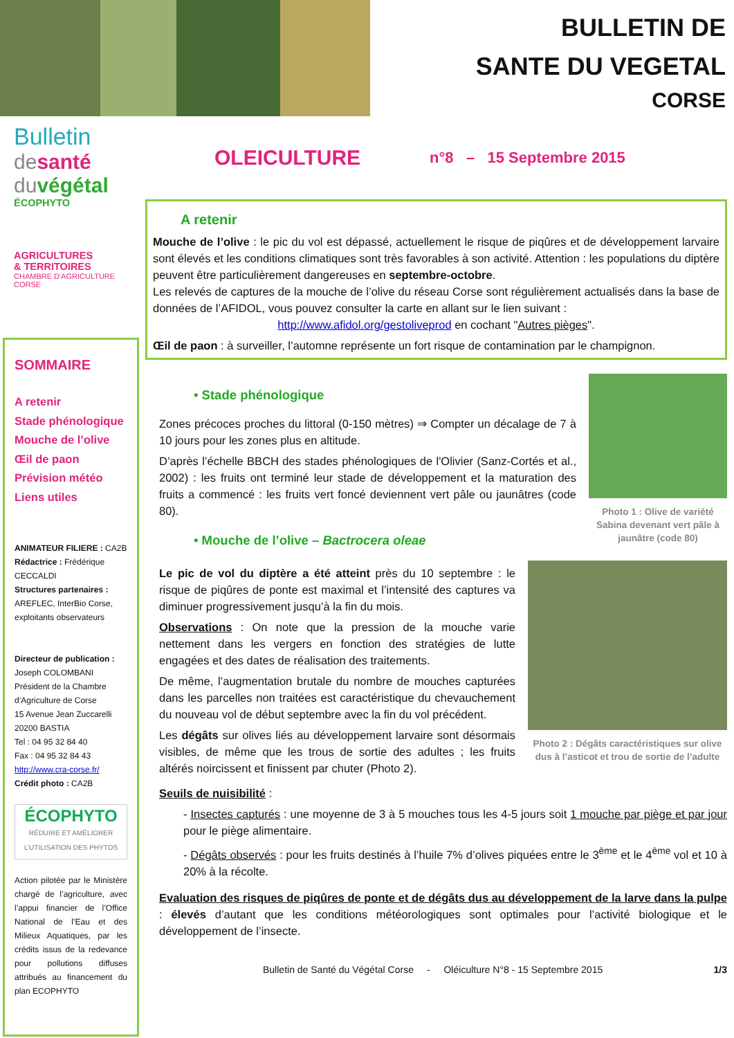BULLETIN DE
SANTE DU VEGETAL
CORSE
Bulletin
de santé
du végétal
ÉCOPHYTO
AGRICULTURES
& TERRITOIRES
CHAMBRE D'AGRICULTURE
CORSE
SOMMAIRE
A retenir
Stade phénologique
Mouche de l’olive
Œil de paon
Prévision météo
Liens utiles
ANIMATEUR FILIERE : CA2B
Rédactrice : Frédérique CECCALDI
Structures partenaires : AREFLEC, InterBio Corse, exploitants observateurs
Directeur de publication :
Joseph COLOMBANI
Président de la Chambre d’Agriculture de Corse
15 Avenue Jean Zuccarelli
20200 BASTIA
Tel : 04 95 32 84 40
Fax : 04 95 32 84 43
http://www.cra-corse.fr/
Crédit photo : CA2B
ÉCOPHYTO
RÉDUIRE ET AMÉLIORER L’UTILISATION DES PHYTOS
Action pilotée par le Ministère chargé de l’agriculture, avec l’appui financier de l’Office National de l’Eau et des Milieux Aquatiques, par les crédits issus de la redevance pour pollutions diffuses attribués au financement du plan ECOPHYTO
OLEICULTURE n°8 – 15 Septembre 2015
A retenir
Mouche de l’olive : le pic du vol est dépassé, actuellement le risque de piqûres et de développement larvaire sont élevés et les conditions climatiques sont très favorables à son activité. Attention : les populations du diptère peuvent être particulièrement dangereuses en septembre-octobre.
Les relevés de captures de la mouche de l’olive du réseau Corse sont régulièrement actualisés dans la base de données de l’AFIDOL, vous pouvez consulter la carte en allant sur le lien suivant :
http://www.afidol.org/gestoliveprod en cochant "Autres pièges".
Œil de paon : à surveiller, l’automne représente un fort risque de contamination par le champignon.
• Stade phénologique
Zones précoces proches du littoral (0-150 mètres) ⇒ Compter un décalage de 7 à 10 jours pour les zones plus en altitude.
D’après l’échelle BBCH des stades phénologiques de l'Olivier (Sanz-Cortés et al., 2002) : les fruits ont terminé leur stade de développement et la maturation des fruits a commencé : les fruits vert foncé deviennent vert pâle ou jaunâtres (code 80).
• Mouche de l’olive – Bactrocera oleae
Photo 1 : Olive de variété Sabina devenant vert pâle à jaunâtre (code 80)
Le pic de vol du diptère a été atteint près du 10 septembre : le risque de piqûres de ponte est maximal et l’intensité des captures va diminuer progressivement jusqu’à la fin du mois.
Observations : On note que la pression de la mouche varie nettement dans les vergers en fonction des stratégies de lutte engagées et des dates de réalisation des traitements.
De même, l’augmentation brutale du nombre de mouches capturées dans les parcelles non traitées est caractéristique du chevauchement du nouveau vol de début septembre avec la fin du vol précédent.
Les dégâts sur olives liés au développement larvaire sont désormais visibles, de même que les trous de sortie des adultes ; les fruits altérés noircissent et finissent par chuter (Photo 2).
Photo 2 : Dégâts caractéristiques sur olive dus à l’asticot et trou de sortie de l’adulte
Seuils de nuisibilité :
- Insectes capturés : une moyenne de 3 à 5 mouches tous les 4-5 jours soit 1 mouche par piège et par jour pour le piège alimentaire.
- Dégâts observés : pour les fruits destinés à l’huile 7% d’olives piquées entre le 3<sup>ème</sup> et le 4<sup>ème</sup> vol et 10 à 20% à la récolte.
Evaluation des risques de piqûres de ponte et de dégâts dus au développement de la larve dans la pulpe : élevés d’autant que les conditions météorologiques sont optimales pour l’activité biologique et le développement de l’insecte.
Bulletin de Santé du Végétal Corse - Oléiculture N°8 - 15 Septembre 2015 1/3